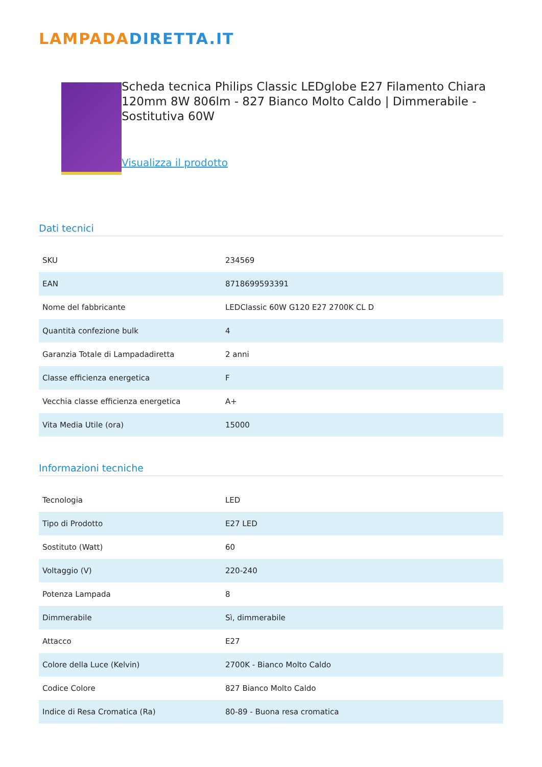LAMPADADIRETTA.IT
Scheda tecnica Philips Classic LEDglobe E27 Filamento Chiara 120mm 8W 806lm - 827 Bianco Molto Caldo | Dimmerabile - Sostitutiva 60W
Visualizza il prodotto
Dati tecnici
| SKU | 234569 |
| EAN | 8718699593391 |
| Nome del fabbricante | LEDClassic 60W G120 E27 2700K CL D |
| Quantità confezione bulk | 4 |
| Garanzia Totale di Lampadadiretta | 2 anni |
| Classe efficienza energetica | F |
| Vecchia classe efficienza energetica | A+ |
| Vita Media Utile (ora) | 15000 |
Informazioni tecniche
| Tecnologia | LED |
| Tipo di Prodotto | E27 LED |
| Sostituto (Watt) | 60 |
| Voltaggio (V) | 220-240 |
| Potenza Lampada | 8 |
| Dimmerabile | Sì, dimmerabile |
| Attacco | E27 |
| Colore della Luce (Kelvin) | 2700K - Bianco Molto Caldo |
| Codice Colore | 827 Bianco Molto Caldo |
| Indice di Resa Cromatica (Ra) | 80-89 - Buona resa cromatica |